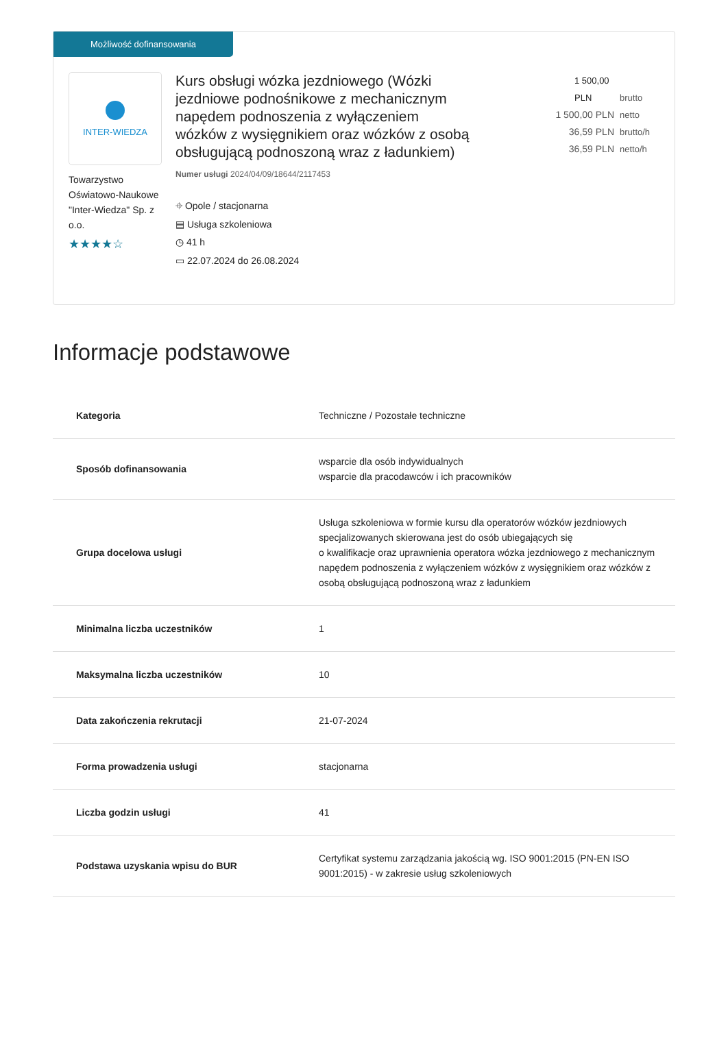Możliwość dofinansowania
INTER-WIEDZA
Towarzystwo Oświatowo-Naukowe "Inter-Wiedza" Sp. z o.o.
★★★★☆
Kurs obsługi wózka jezdniowego (Wózki jezdniowe podnośnikowe z mechanicznym napędem podnoszenia z wyłączeniem wózków z wysięgnikiem oraz wózków z osobą obsługującą podnoszoną wraz z ładunkiem)
Numer usługi 2024/04/09/18644/2117453
⌖ Opole / stacjonarna
▤ Usługa szkoleniowa
◷ 41 h
▭ 22.07.2024 do 26.08.2024
1 500,00 PLN brutto
1 500,00 PLN netto
36,59 PLN brutto/h
36,59 PLN netto/h
Informacje podstawowe
| Kategoria | Techniczne / Pozostałe techniczne |
| Sposób dofinansowania | wsparcie dla osób indywidualnych wsparcie dla pracodawców i ich pracowników |
| Grupa docelowa usługi | Usługa szkoleniowa w formie kursu dla operatorów wózków jezdniowych specjalizowanych skierowana jest do osób ubiegających się o kwalifikacje oraz uprawnienia operatora wózka jezdniowego z mechanicznym napędem podnoszenia z wyłączeniem wózków z wysięgnikiem oraz wózków z osobą obsługującą podnoszoną wraz z ładunkiem |
| Minimalna liczba uczestników | 1 |
| Maksymalna liczba uczestników | 10 |
| Data zakończenia rekrutacji | 21-07-2024 |
| Forma prowadzenia usługi | stacjonarna |
| Liczba godzin usługi | 41 |
| Podstawa uzyskania wpisu do BUR | Certyfikat systemu zarządzania jakością wg. ISO 9001:2015 (PN-EN ISO 9001:2015) - w zakresie usług szkoleniowych |